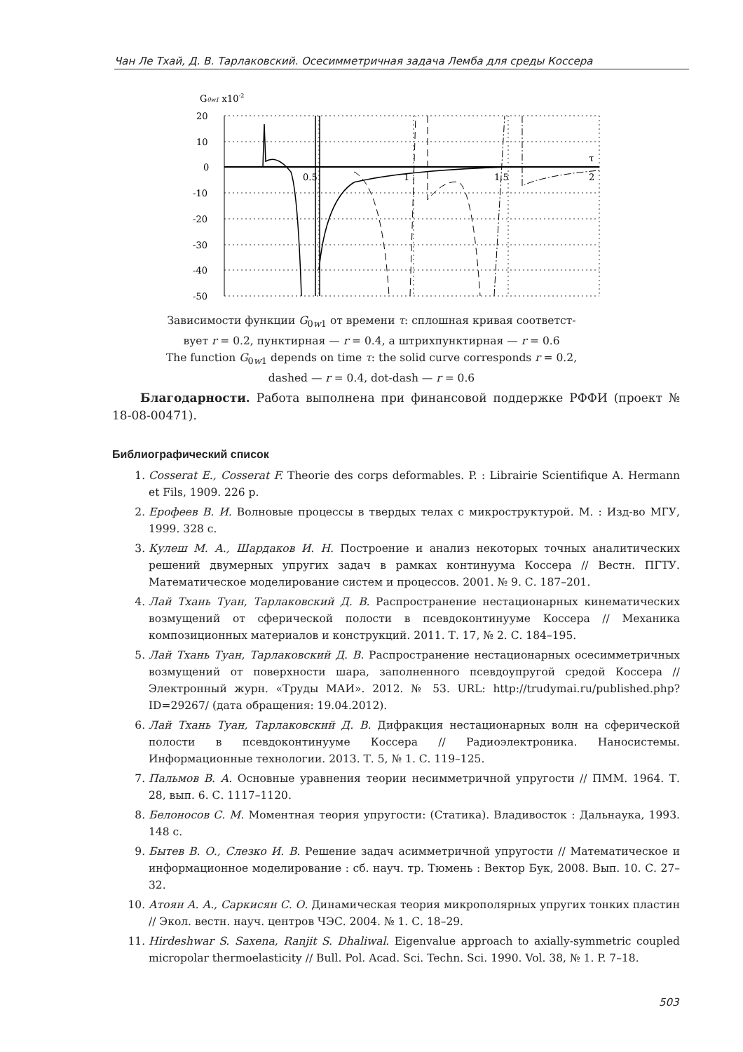Чан Ле Тхай, Д. В. Тарлаковский. Осесимметричная задача Лемба для среды Коссера
G0w1 x10-2
20
10
0
-10
-20
-30
-40
-50
0.5
1
1.5
2
τ
Зависимости функции G<sub>0w1</sub> от времени τ: сплошная кривая соответст-
вует r = 0.2, пунктирная — r = 0.4, а штрихпунктирная — r = 0.6
The function G<sub>0w1</sub> depends on time τ: the solid curve corresponds r = 0.2,
dashed — r = 0.4, dot-dash — r = 0.6
Благодарности. Работа выполнена при финансовой поддержке РФФИ (проект № 18-08-00471).
Библиографический список
1. Cosserat E., Cosserat F. Theorie des corps deformables. P. : Librairie Scientifique A. Hermann et Fils, 1909. 226 p.
2. Ерофеев В. И. Волновые процессы в твердых телах с микроструктурой. М. : Изд-во МГУ, 1999. 328 с.
3. Кулеш М. А., Шардаков И. Н. Построение и анализ некоторых точных аналитических решений двумерных упругих задач в рамках континуума Коссера // Вестн. ПГТУ. Математическое моделирование систем и процессов. 2001. № 9. С. 187–201.
4. Лай Тхань Туан, Тарлаковский Д. В. Распространение нестационарных кинематических возмущений от сферической полости в псевдоконтинууме Коссера // Механика композиционных материалов и конструкций. 2011. Т. 17, № 2. С. 184–195.
5. Лай Тхань Туан, Тарлаковский Д. В. Распространение нестационарных осесимметричных возмущений от поверхности шара, заполненного псевдоупругой средой Коссера // Электронный журн. «Труды МАИ». 2012. № 53. URL: http://trudymai.ru/published.php?ID=29267/ (дата обращения: 19.04.2012).
6. Лай Тхань Туан, Тарлаковский Д. В. Дифракция нестационарных волн на сферической полости в псевдоконтинууме Коссера // Радиоэлектроника. Наносистемы. Информационные технологии. 2013. Т. 5, № 1. С. 119–125.
7. Пальмов В. А. Основные уравнения теории несимметричной упругости // ПММ. 1964. Т. 28, вып. 6. С. 1117–1120.
8. Белоносов С. М. Моментная теория упругости: (Статика). Владивосток : Дальнаука, 1993. 148 с.
9. Бытев В. О., Слезко И. В. Решение задач асимметричной упругости // Математическое и информационное моделирование : сб. науч. тр. Тюмень : Вектор Бук, 2008. Вып. 10. С. 27–32.
10. Атоян А. А., Саркисян С. О. Динамическая теория микрополярных упругих тонких пластин // Экол. вестн. науч. центров ЧЭС. 2004. № 1. С. 18–29.
11. Hirdeshwar S. Saxena, Ranjit S. Dhaliwal. Eigenvalue approach to axially-symmetric coupled micropolar thermoelasticity // Bull. Pol. Acad. Sci. Techn. Sci. 1990. Vol. 38, № 1. P. 7–18.
503